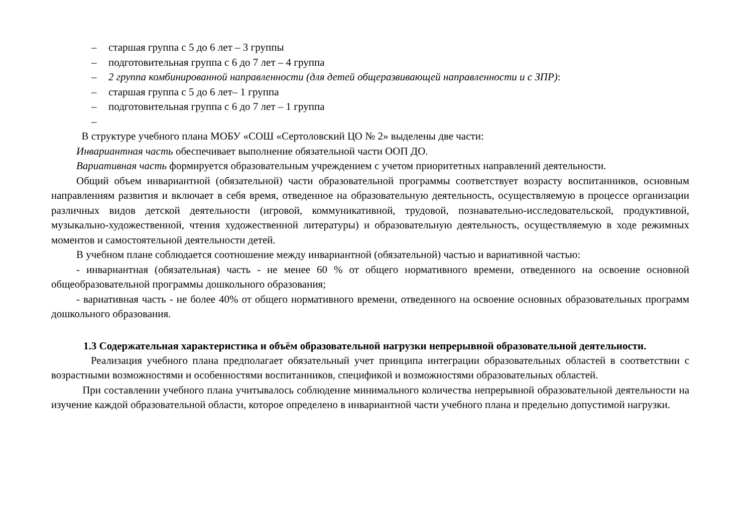– старшая группа с 5 до 6 лет – 3 группы
– подготовительная группа с 6 до 7 лет – 4 группа
– 2 группа комбинированной направленности (для детей общеразвивающей направленности и с ЗПР):
– старшая группа с 5 до 6 лет– 1 группа
– подготовительная группа с 6 до 7 лет – 1 группа
–
В структуре учебного плана МОБУ «СОШ «Сертоловский ЦО № 2» выделены две части:
Инвариантная часть обеспечивает выполнение обязательной части ООП ДО.
Вариативная часть формируется образовательным учреждением с учетом приоритетных направлений деятельности.
Общий объем инвариантной (обязательной) части образовательной программы соответствует возрасту воспитанников, основным направлениям развития и включает в себя время, отведенное на образовательную деятельность, осуществляемую в процессе организации различных видов детской деятельности (игровой, коммуникативной, трудовой, познавательно-исследовательской, продуктивной, музыкально-художественной, чтения художественной литературы) и образовательную деятельность, осуществляемую в ходе режимных моментов и самостоятельной деятельности детей.
В учебном плане соблюдается соотношение между инвариантной (обязательной) частью и вариативной частью:
- инвариантная (обязательная) часть - не менее 60 % от общего нормативного времени, отведенного на освоение основной общеобразовательной программы дошкольного образования;
- вариативная часть - не более 40% от общего нормативного времени, отведенного на освоение основных образовательных программ дошкольного образования.
1.3 Содержательная характеристика и объём образовательной нагрузки непрерывной образовательной деятельности.
Реализация учебного плана предполагает обязательный учет принципа интеграции образовательных областей в соответствии с возрастными возможностями и особенностями воспитанников, спецификой и возможностями образовательных областей.
При составлении учебного плана учитывалось соблюдение минимального количества непрерывной образовательной деятельности на изучение каждой образовательной области, которое определено в инвариантной части учебного плана и предельно допустимой нагрузки.